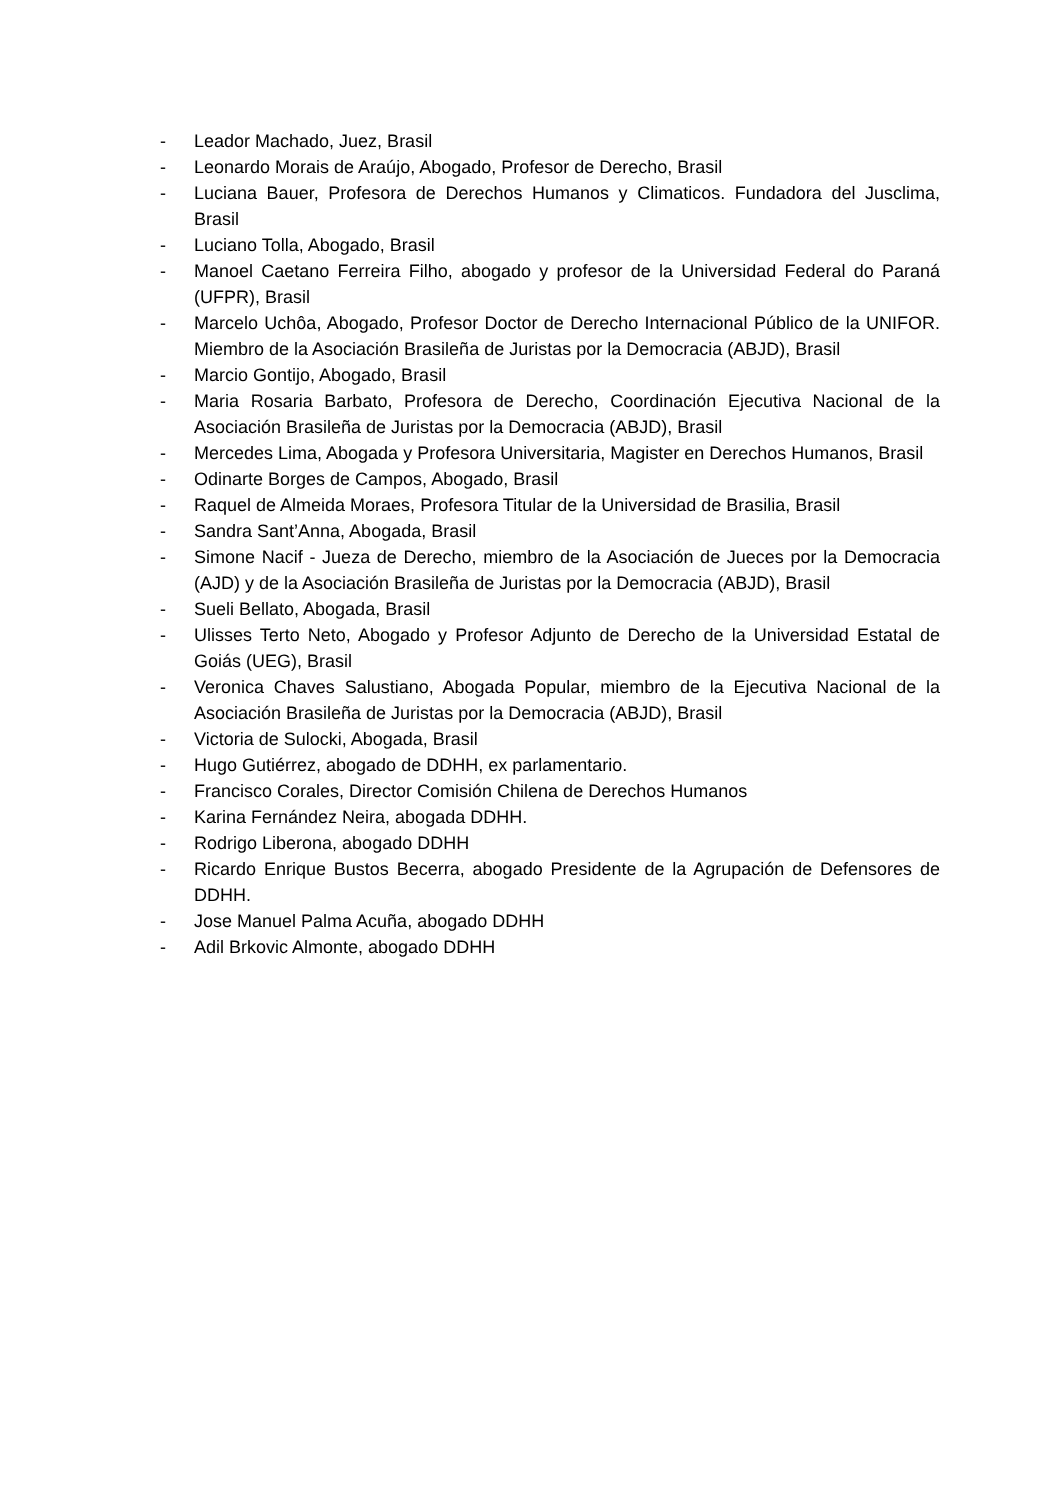- Leador Machado, Juez, Brasil
- Leonardo Morais de Araújo, Abogado, Profesor de Derecho, Brasil
- Luciana Bauer, Profesora de Derechos Humanos y Climaticos. Fundadora del Jusclima, Brasil
- Luciano Tolla, Abogado, Brasil
- Manoel Caetano Ferreira Filho, abogado y profesor de la Universidad Federal do Paraná (UFPR), Brasil
- Marcelo Uchôa, Abogado, Profesor Doctor de Derecho Internacional Público de la UNIFOR. Miembro de la Asociación Brasileña de Juristas por la Democracia (ABJD), Brasil
- Marcio Gontijo, Abogado, Brasil
- Maria Rosaria Barbato, Profesora de Derecho, Coordinación Ejecutiva Nacional de la Asociación Brasileña de Juristas por la Democracia (ABJD), Brasil
- Mercedes Lima, Abogada y Profesora Universitaria, Magister en Derechos Humanos, Brasil
- Odinarte Borges de Campos, Abogado, Brasil
- Raquel de Almeida Moraes, Profesora Titular de la Universidad de Brasilia, Brasil
- Sandra Sant’Anna, Abogada, Brasil
- Simone Nacif - Jueza de Derecho, miembro de la Asociación de Jueces por la Democracia (AJD) y de la Asociación Brasileña de Juristas por la Democracia (ABJD), Brasil
- Sueli Bellato, Abogada, Brasil
- Ulisses Terto Neto, Abogado y Profesor Adjunto de Derecho de la Universidad Estatal de Goiás (UEG), Brasil
- Veronica Chaves Salustiano, Abogada Popular, miembro de la Ejecutiva Nacional de la Asociación Brasileña de Juristas por la Democracia (ABJD), Brasil
- Victoria de Sulocki, Abogada, Brasil
- Hugo Gutiérrez, abogado de DDHH, ex parlamentario.
- Francisco Corales, Director Comisión Chilena de Derechos Humanos
- Karina Fernández Neira, abogada DDHH.
- Rodrigo Liberona, abogado DDHH
- Ricardo Enrique Bustos Becerra, abogado Presidente de la Agrupación de Defensores de DDHH.
- Jose Manuel Palma Acuña, abogado DDHH
- Adil Brkovic Almonte, abogado DDHH